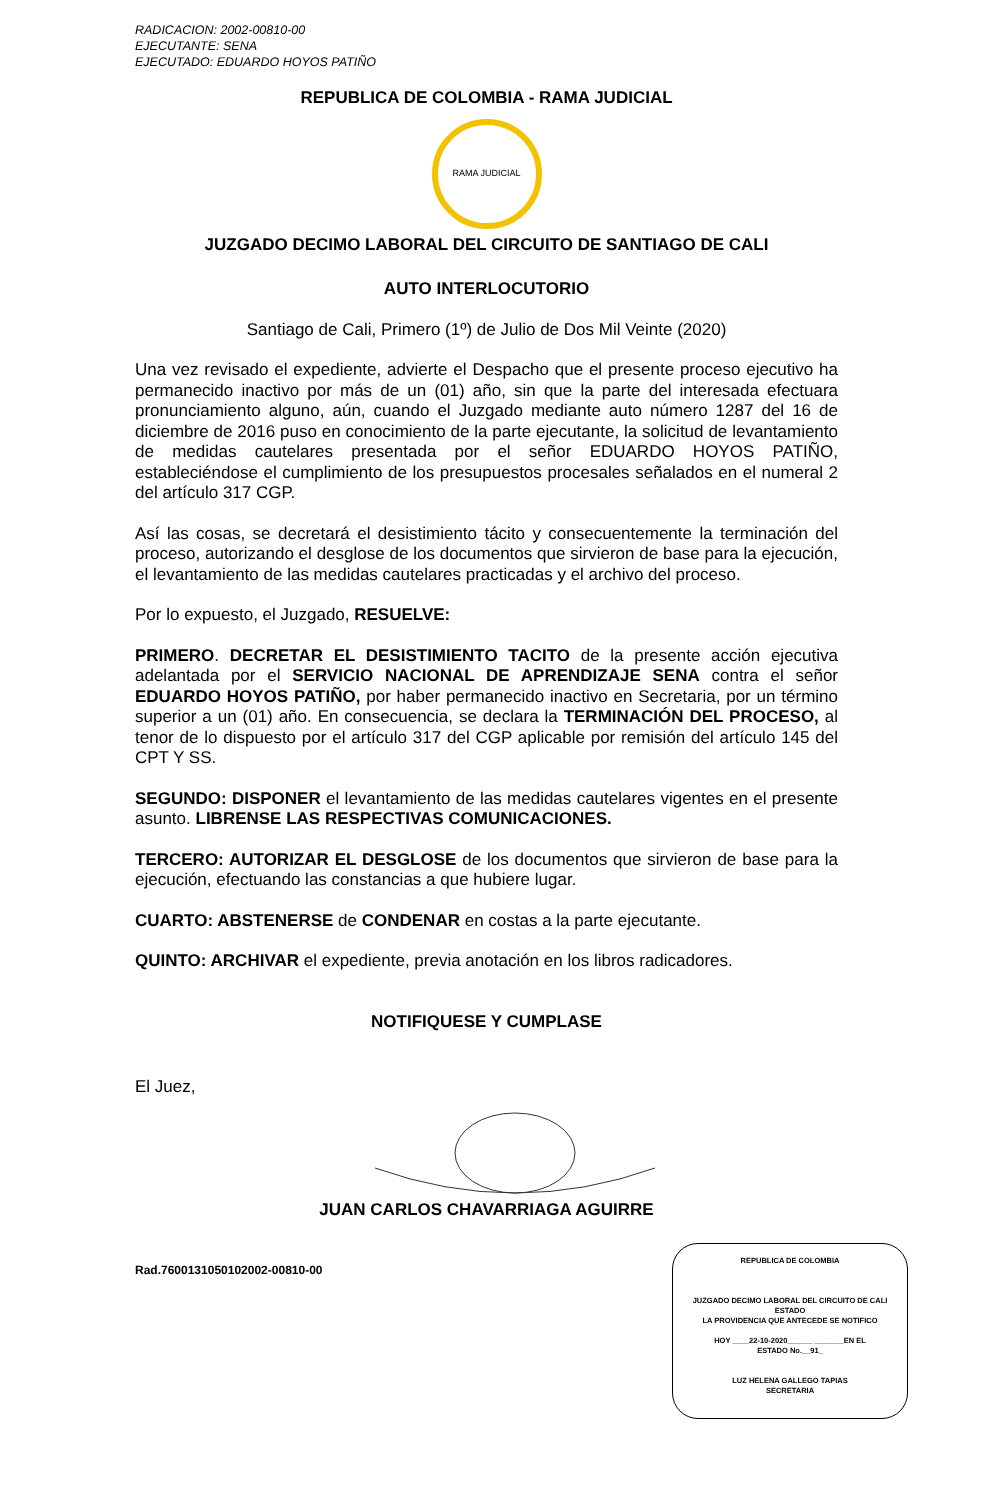RADICACION: 2002-00810-00
EJECUTANTE: SENA
EJECUTADO: EDUARDO HOYOS PATIÑO
REPUBLICA DE COLOMBIA - RAMA JUDICIAL
RAMA JUDICIAL
JUZGADO DECIMO LABORAL DEL CIRCUITO DE SANTIAGO DE CALI
AUTO INTERLOCUTORIO
Santiago de Cali, Primero (1º) de Julio de Dos Mil Veinte (2020)
Una vez revisado el expediente, advierte el Despacho que el presente proceso ejecutivo ha permanecido inactivo por más de un (01) año, sin que la parte del interesada efectuara pronunciamiento alguno, aún, cuando el Juzgado mediante auto número 1287 del 16 de diciembre de 2016 puso en conocimiento de la parte ejecutante, la solicitud de levantamiento de medidas cautelares presentada por el señor EDUARDO HOYOS PATIÑO, estableciéndose el cumplimiento de los presupuestos procesales señalados en el numeral 2 del artículo 317 CGP.
Así las cosas, se decretará el desistimiento tácito y consecuentemente la terminación del proceso, autorizando el desglose de los documentos que sirvieron de base para la ejecución, el levantamiento de las medidas cautelares practicadas y el archivo del proceso.
Por lo expuesto, el Juzgado, RESUELVE:
PRIMERO. DECRETAR EL DESISTIMIENTO TACITO de la presente acción ejecutiva adelantada por el SERVICIO NACIONAL DE APRENDIZAJE SENA contra el señor EDUARDO HOYOS PATIÑO, por haber permanecido inactivo en Secretaria, por un término superior a un (01) año. En consecuencia, se declara la TERMINACIÓN DEL PROCESO, al tenor de lo dispuesto por el artículo 317 del CGP aplicable por remisión del artículo 145 del CPT Y SS.
SEGUNDO: DISPONER el levantamiento de las medidas cautelares vigentes en el presente asunto. LIBRENSE LAS RESPECTIVAS COMUNICACIONES.
TERCERO: AUTORIZAR EL DESGLOSE de los documentos que sirvieron de base para la ejecución, efectuando las constancias a que hubiere lugar.
CUARTO: ABSTENERSE de CONDENAR en costas a la parte ejecutante.
QUINTO: ARCHIVAR el expediente, previa anotación en los libros radicadores.
NOTIFIQUESE Y CUMPLASE
El Juez,
JUAN CARLOS CHAVARRIAGA AGUIRRE
Rad.7600131050102002-00810-00
REPUBLICA DE COLOMBIA
JUZGADO DECIMO LABORAL DEL CIRCUITO DE CALI
ESTADO
LA PROVIDENCIA QUE ANTECEDE SE NOTIFICO
HOY ____22-10-2020______ _______EN EL
ESTADO No.__91_
LUZ HELENA GALLEGO TAPIAS
SECRETARIA